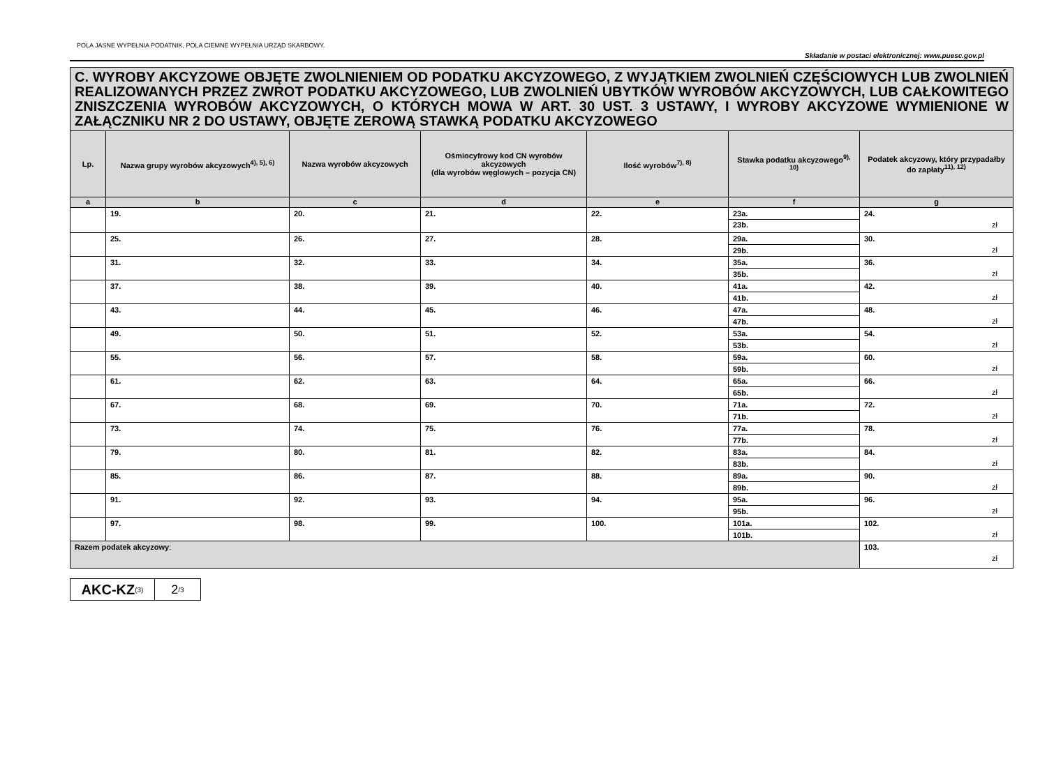POLA JASNE WYPEŁNIA PODATNIK, POLA CIEMNE WYPEŁNIA URZĄD SKARBOWY.
Składanie w postaci elektronicznej: www.puesc.gov.pl
| C. WYROBY AKCYZOWE OBJĘTE ZWOLNIENIEM OD PODATKU AKCYZOWEGO, Z WYJĄTKIEM ZWOLNIEŃ CZĘŚCIOWYCH LUB ZWOLNIEŃ REALIZOWANYCH PRZEZ ZWROT PODATKU AKCYZOWEGO, LUB ZWOLNIEŃ UBYTKÓW WYROBÓW AKCYZOWYCH, LUB CAŁKOWITEGO ZNISZCZENIA WYROBÓW AKCYZOWYCH, O KTÓRYCH MOWA W ART. 30 UST. 3 USTAWY, I WYROBY AKCYZOWE WYMIENIONE W ZAŁĄCZNIKU NR 2 DO USTAWY, OBJĘTE ZEROWĄ STAWKĄ PODATKU AKCYZOWEGO | | | | | | |
| Lp. | Nazwa grupy wyrobów akcyzowych<sup>4), 5), 6)</sup> | Nazwa wyrobów akcyzowych | Ośmiocyfrowy kod CN wyrobów akcyzowych (dla wyrobów węglowych – pozycja CN) | Ilość wyrobów<sup>7), 8)</sup> | Stawka podatku akcyzowego<sup>9), 10)</sup> | Podatek akcyzowy, który przypadałby do zapłaty<sup>11), 12)</sup> |
| a | b | c | d | e | f | g |
| | 19. | 20. | 21. | 22. | 23a. | 24. zł |
| | | | | | 23b. | |
| | 25. | 26. | 27. | 28. | 29a. | 30. zł |
| | | | | | 29b. | |
| | 31. | 32. | 33. | 34. | 35a. | 36. zł |
| | | | | | 35b. | |
| | 37. | 38. | 39. | 40. | 41a. | 42. zł |
| | | | | | 41b. | |
| | 43. | 44. | 45. | 46. | 47a. | 48. zł |
| | | | | | 47b. | |
| | 49. | 50. | 51. | 52. | 53a. | 54. zł |
| | | | | | 53b. | |
| | 55. | 56. | 57. | 58. | 59a. | 60. zł |
| | | | | | 59b. | |
| | 61. | 62. | 63. | 64. | 65a. | 66. zł |
| | | | | | 65b. | |
| | 67. | 68. | 69. | 70. | 71a. | 72. zł |
| | | | | | 71b. | |
| | 73. | 74. | 75. | 76. | 77a. | 78. zł |
| | | | | | 77b. | |
| | 79. | 80. | 81. | 82. | 83a. | 84. zł |
| | | | | | 83b. | |
| | 85. | 86. | 87. | 88. | 89a. | 90. zł |
| | | | | | 89b. | |
| | 91. | 92. | 93. | 94. | 95a. | 96. zł |
| | | | | | 95b. | |
| | 97. | 98. | 99. | 100. | 101a. | 102. zł |
| | | | | | 101b. | |
| Razem podatek akcyzowy : | | | | | | 103. zł |
AKC-KZ<sub>(3)</sub>
2<sub>/3</sub>